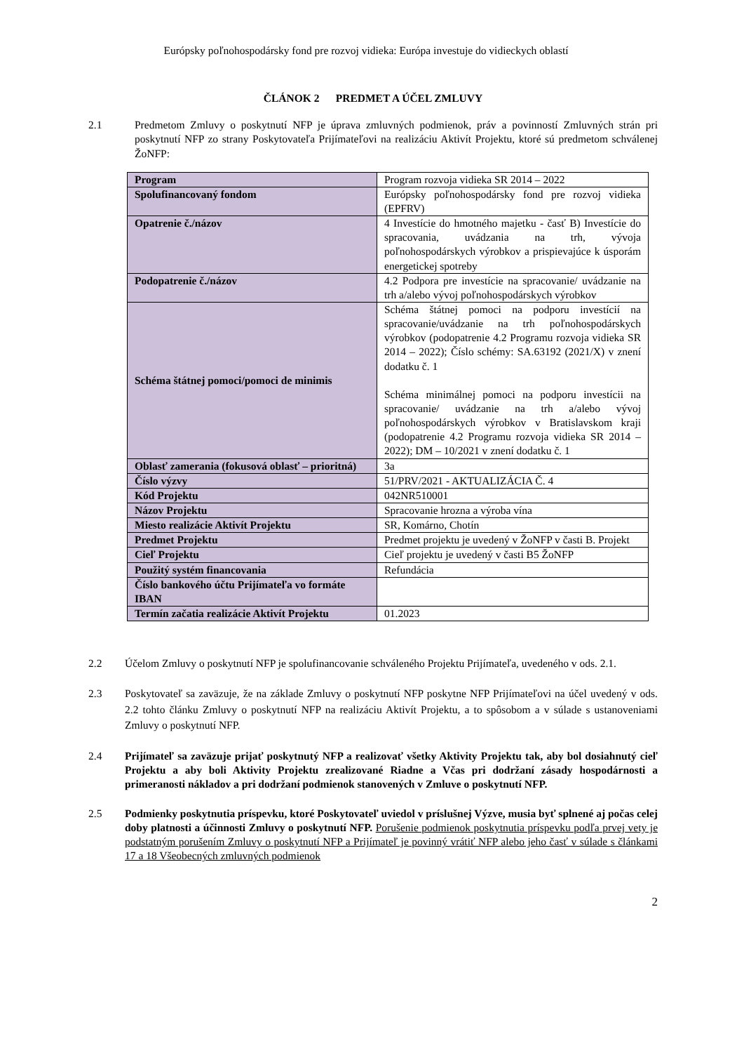Európsky poľnohospodársky fond pre rozvoj vidieka: Európa investuje do vidieckych oblastí
ČLÁNOK 2 PREDMET A ÚČEL ZMLUVY
2.1 Predmetom Zmluvy o poskytnutí NFP je úprava zmluvných podmienok, práv a povinností Zmluvných strán pri poskytnutí NFP zo strany Poskytovateľa Prijímateľovi na realizáciu Aktivít Projektu, ktoré sú predmetom schválenej ŽoNFP:
| Program | Program rozvoja vidieka SR 2014 – 2022 |
| Spolufinancovaný fondom | Európsky poľnohospodársky fond pre rozvoj vidieka (EPFRV) |
| Opatrenie č./názov | 4 Investície do hmotného majetku - časť B) Investície do spracovania, uvádzania na trh, vývoja poľnohospodárskych výrobkov a prispievajúce k úsporám energetickej spotreby |
| Podopatrenie č./názov | 4.2 Podpora pre investície na spracovanie/ uvádzanie na trh a/alebo vývoj poľnohospodárskych výrobkov |
| Schéma štátnej pomoci/pomoci de minimis | Schéma štátnej pomoci na podporu investícií na spracovanie/uvádzanie na trh poľnohospodárskych výrobkov (podopatrenie 4.2 Programu rozvoja vidieka SR 2014 – 2022); Číslo schémy: SA.63192 (2021/X) v znení dodatku č. 1 Schéma minimálnej pomoci na podporu investícii na spracovanie/ uvádzanie na trh a/alebo vývoj poľnohospodárskych výrobkov v Bratislavskom kraji (podopatrenie 4.2 Programu rozvoja vidieka SR 2014 – 2022); DM – 10/2021 v znení dodatku č. 1 |
| Oblasť zamerania (fokusová oblasť – prioritná) | 3a |
| Číslo výzvy | 51/PRV/2021 - AKTUALIZÁCIA Č. 4 |
| Kód Projektu | 042NR510001 |
| Názov Projektu | Spracovanie hrozna a výroba vína |
| Miesto realizácie Aktivít Projektu | SR, Komárno, Chotín |
| Predmet Projektu | Predmet projektu je uvedený v ŽoNFP v časti B. Projekt |
| Cieľ Projektu | Cieľ projektu je uvedený v časti B5 ŽoNFP |
| Použitý systém financovania | Refundácia |
| Číslo bankového účtu Prijímateľa vo formáte IBAN | |
| Termín začatia realizácie Aktivít Projektu | 01.2023 |
2.2 Účelom Zmluvy o poskytnutí NFP je spolufinancovanie schváleného Projektu Prijímateľa, uvedeného v ods. 2.1.
2.3 Poskytovateľ sa zaväzuje, že na základe Zmluvy o poskytnutí NFP poskytne NFP Prijímateľovi na účel uvedený v ods. 2.2 tohto článku Zmluvy o poskytnutí NFP na realizáciu Aktivít Projektu, a to spôsobom a v súlade s ustanoveniami Zmluvy o poskytnutí NFP.
2.4 Prijímateľ sa zaväzuje prijať poskytnutý NFP a realizovať všetky Aktivity Projektu tak, aby bol dosiahnutý cieľ Projektu a aby boli Aktivity Projektu zrealizované Riadne a Včas pri dodržaní zásady hospodárnosti a primeranosti nákladov a pri dodržaní podmienok stanovených v Zmluve o poskytnutí NFP.
2.5 Podmienky poskytnutia príspevku, ktoré Poskytovateľ uviedol v príslušnej Výzve, musia byť splnené aj počas celej doby platnosti a účinnosti Zmluvy o poskytnutí NFP. Porušenie podmienok poskytnutia príspevku podľa prvej vety je podstatným porušením Zmluvy o poskytnutí NFP a Prijímateľ je povinný vrátiť NFP alebo jeho časť v súlade s článkami 17 a 18 Všeobecných zmluvných podmienok
2